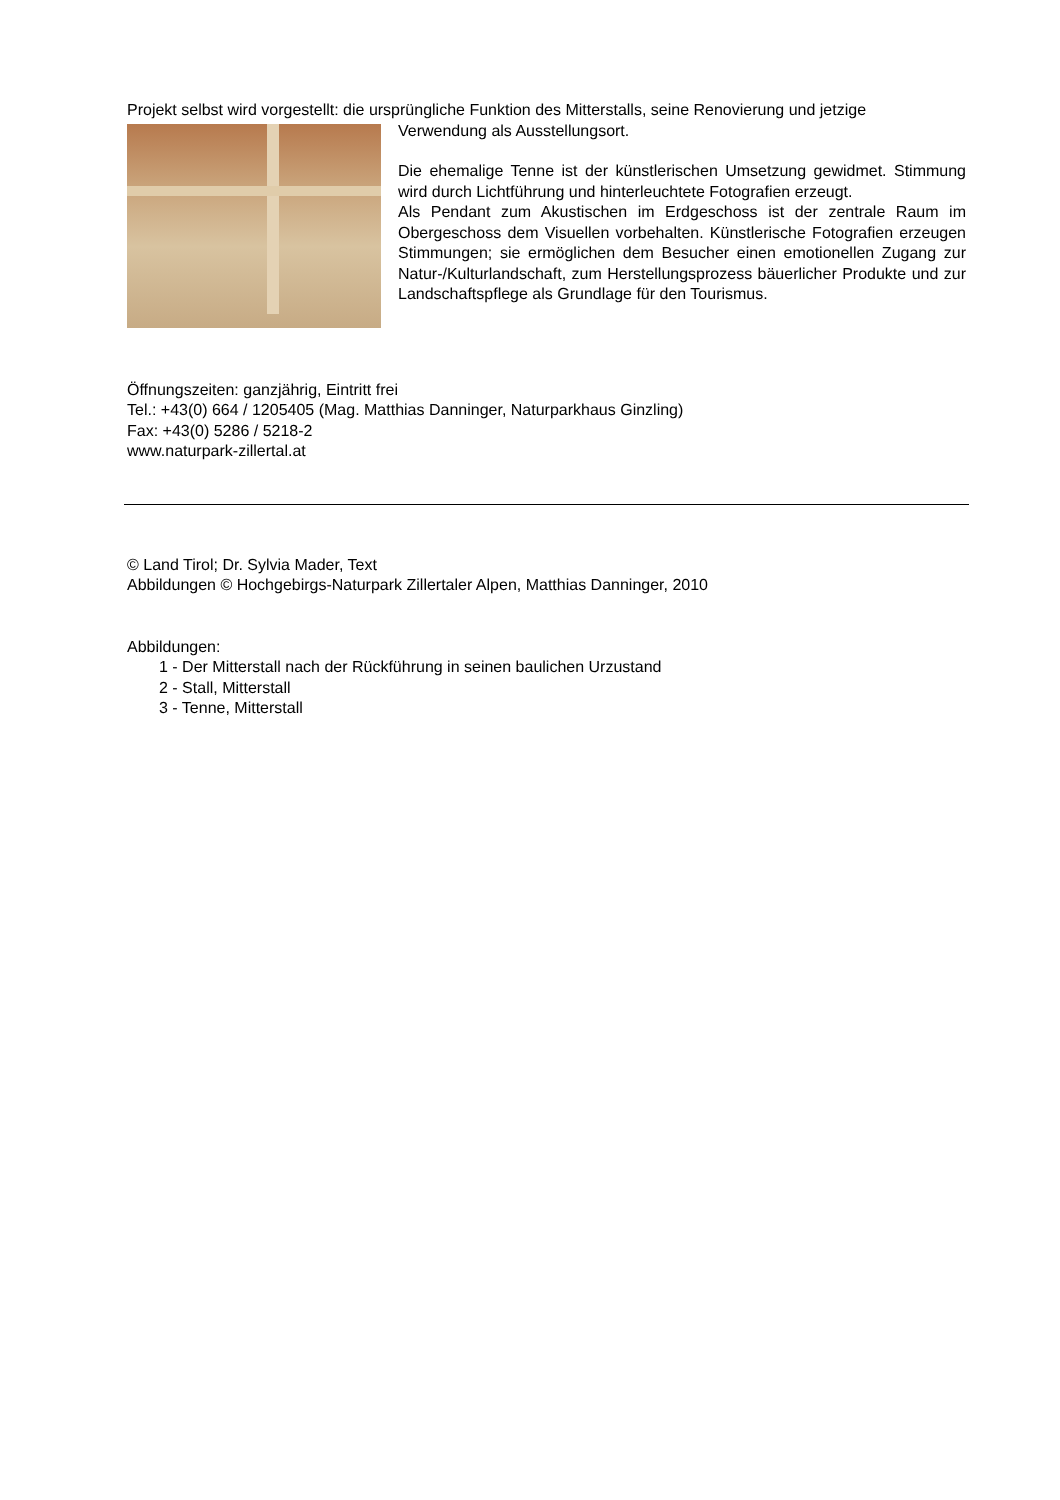Projekt selbst wird vorgestellt: die ursprüngliche Funktion des Mitterstalls, seine Renovierung und jetzige
Verwendung als Ausstellungsort.
Die ehemalige Tenne ist der künstlerischen Umsetzung gewidmet. Stimmung wird durch Lichtführung und hinterleuchtete Fotografien erzeugt.
Als Pendant zum Akustischen im Erdgeschoss ist der zentrale Raum im Obergeschoss dem Visuellen vorbehalten. Künstlerische Fotografien erzeugen Stimmungen; sie ermöglichen dem Besucher einen emotionellen Zugang zur Natur-/Kulturlandschaft, zum Herstellungsprozess bäuerlicher Produkte und zur Landschaftspflege als Grundlage für den Tourismus.
Öffnungszeiten: ganzjährig, Eintritt frei
Tel.: +43(0) 664 / 1205405 (Mag. Matthias Danninger, Naturparkhaus Ginzling)
Fax: +43(0) 5286 / 5218-2
www.naturpark-zillertal.at
© Land Tirol; Dr. Sylvia Mader, Text
Abbildungen © Hochgebirgs-Naturpark Zillertaler Alpen, Matthias Danninger, 2010
Abbildungen:
1 - Der Mitterstall nach der Rückführung in seinen baulichen Urzustand
2 - Stall, Mitterstall
3 - Tenne, Mitterstall